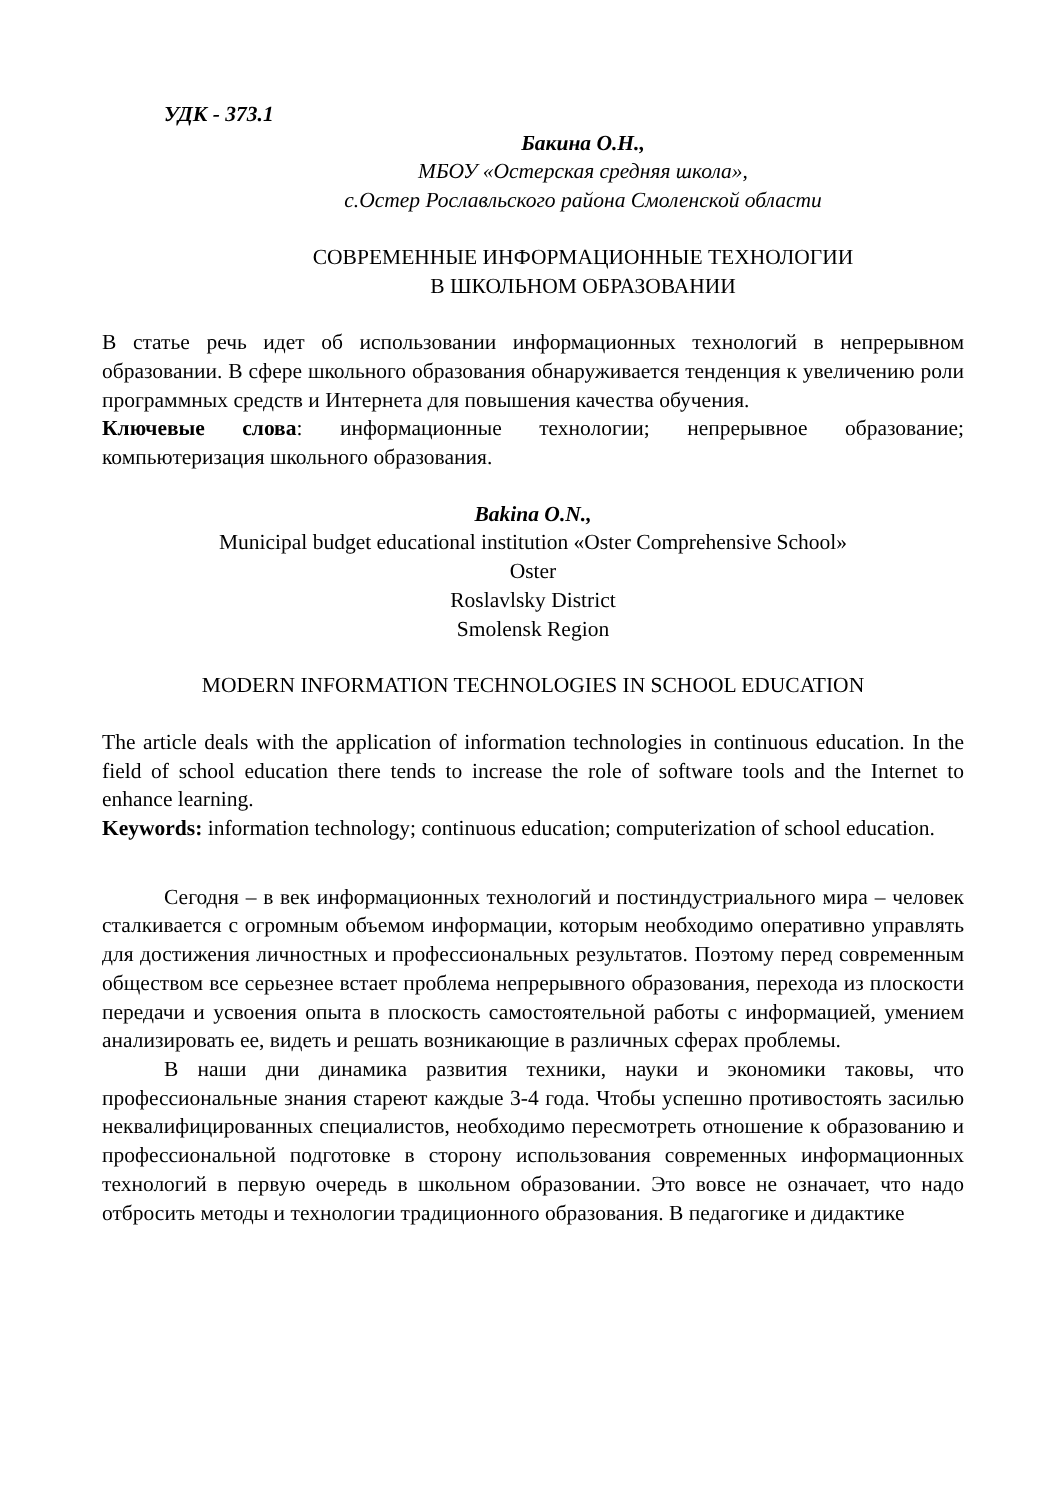УДК - 373.1
Бакина О.Н.,
МБОУ «Остерская средняя школа»,
с.Остер Рославльского района Смоленской области
СОВРЕМЕННЫЕ ИНФОРМАЦИОННЫЕ ТЕХНОЛОГИИ
В ШКОЛЬНОМ ОБРАЗОВАНИИ
В статье речь идет об использовании информационных технологий в непрерывном образовании. В сфере школьного образования обнаруживается тенденция к увеличению роли программных средств и Интернета для повышения качества обучения.
Ключевые слова: информационные технологии; непрерывное образование; компьютеризация школьного образования.
Bakina O.N.,
Municipal budget educational institution «Oster Comprehensive School»
Oster
Roslavlsky District
Smolensk Region
MODERN INFORMATION TECHNOLOGIES IN SCHOOL EDUCATION
The article deals with the application of information technologies in continuous education. In the field of school education there tends to increase the role of software tools and the Internet to enhance learning.
Keywords: information technology; continuous education; computerization of school education.
Сегодня – в век информационных технологий и постиндустриального мира – человек сталкивается с огромным объемом информации, которым необходимо оперативно управлять для достижения личностных и профессиональных результатов. Поэтому перед современным обществом все серьезнее встает проблема непрерывного образования, перехода из плоскости передачи и усвоения опыта в плоскость самостоятельной работы с информацией, умением анализировать ее, видеть и решать возникающие в различных сферах проблемы.
В наши дни динамика развития техники, науки и экономики таковы, что профессиональные знания стареют каждые 3-4 года. Чтобы успешно противостоять засилью неквалифицированных специалистов, необходимо пересмотреть отношение к образованию и профессиональной подготовке в сторону использования современных информационных технологий в первую очередь в школьном образовании. Это вовсе не означает, что надо отбросить методы и технологии традиционного образования. В педагогике и дидактике